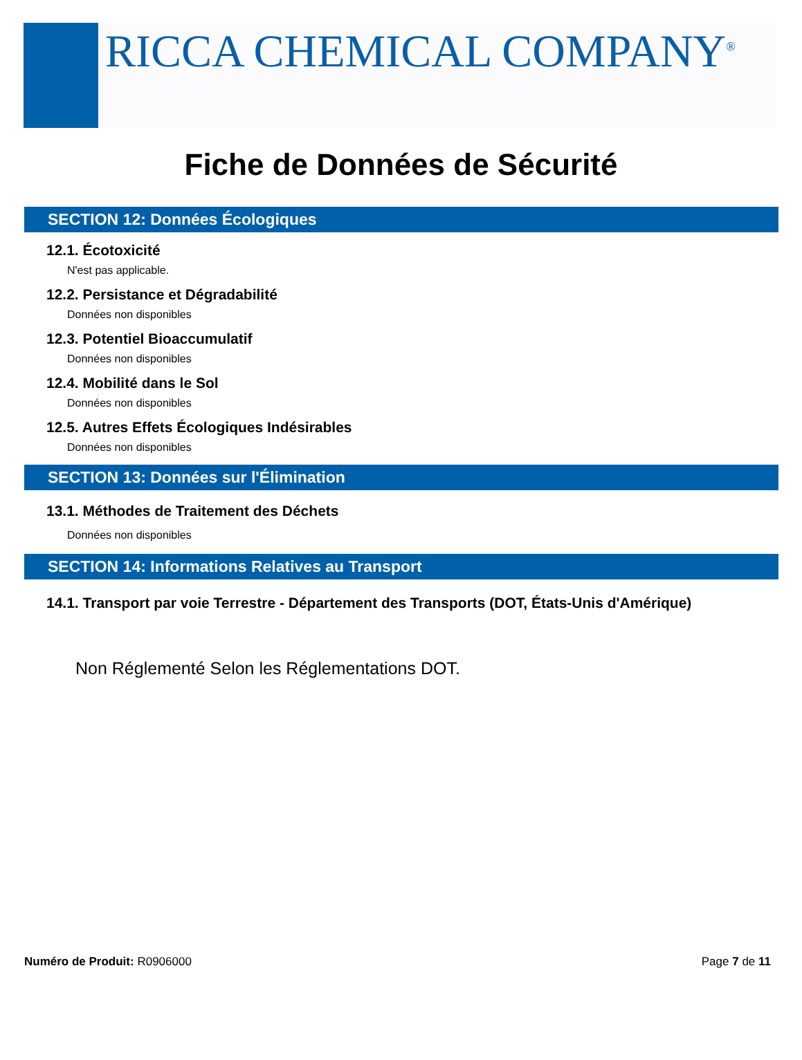RICCA CHEMICAL COMPANY<sup>®</sup>
Fiche de Données de Sécurité
SECTION 12: Données Écologiques
12.1. Écotoxicité
N'est pas applicable.
12.2. Persistance et Dégradabilité
Données non disponibles
12.3. Potentiel Bioaccumulatif
Données non disponibles
12.4. Mobilité dans le Sol
Données non disponibles
12.5. Autres Effets Écologiques Indésirables
Données non disponibles
SECTION 13: Données sur l'Élimination
13.1. Méthodes de Traitement des Déchets
Données non disponibles
SECTION 14: Informations Relatives au Transport
14.1. Transport par voie Terrestre - Département des Transports (DOT, États-Unis d'Amérique)
Non Réglementé Selon les Réglementations DOT.
Numéro de Produit: R0906000 Page 7 de 11